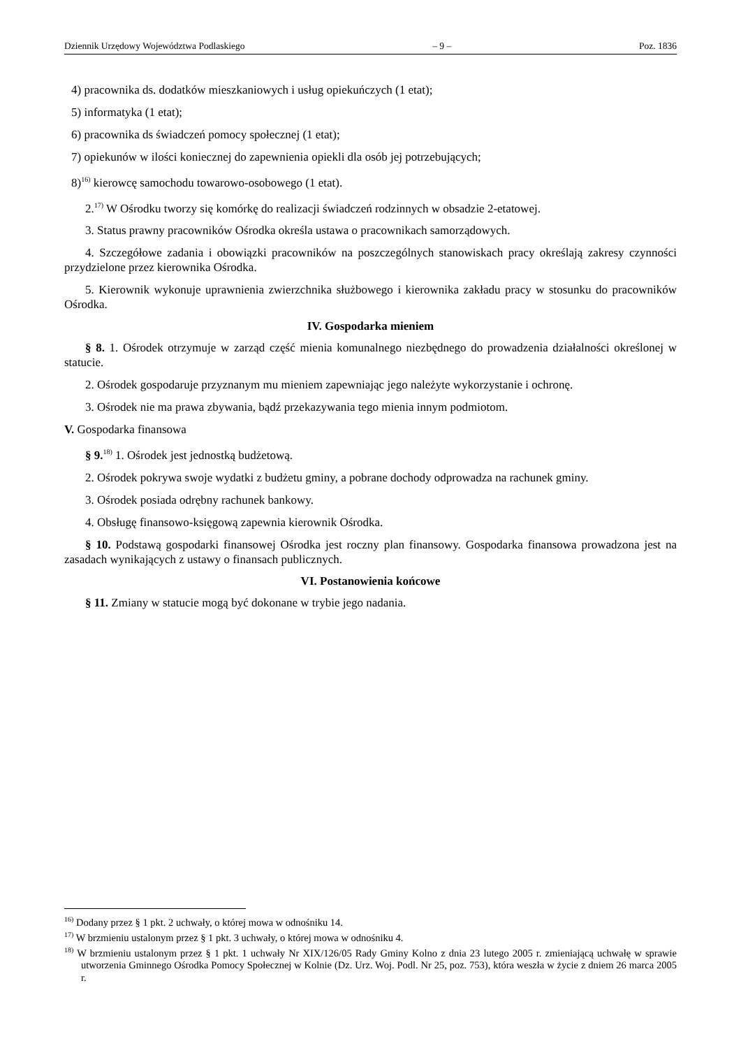Dziennik Urzędowy Województwa Podlaskiego – 9 – Poz. 1836
4) pracownika ds. dodatków mieszkaniowych i usług opiekuńczych (1 etat);
5) informatyka (1 etat);
6) pracownika ds świadczeń pomocy społecznej (1 etat);
7) opiekunów w ilości koniecznej do zapewnienia opiekli dla osób jej potrzebujących;
8)<sup>16)</sup> kierowcę samochodu towarowo-osobowego (1 etat).
2.<sup>17)</sup> W Ośrodku tworzy się komórkę do realizacji świadczeń rodzinnych w obsadzie 2-etatowej.
3. Status prawny pracowników Ośrodka określa ustawa o pracownikach samorządowych.
4. Szczegółowe zadania i obowiązki pracowników na poszczególnych stanowiskach pracy określają zakresy czynności przydzielone przez kierownika Ośrodka.
5. Kierownik wykonuje uprawnienia zwierzchnika służbowego i kierownika zakładu pracy w stosunku do pracowników Ośrodka.
IV. Gospodarka mieniem
§ 8. 1. Ośrodek otrzymuje w zarząd część mienia komunalnego niezbędnego do prowadzenia działalności określonej w statucie.
2. Ośrodek gospodaruje przyznanym mu mieniem zapewniając jego należyte wykorzystanie i ochronę.
3. Ośrodek nie ma prawa zbywania, bądź przekazywania tego mienia innym podmiotom.
V. Gospodarka finansowa
§ 9.<sup>18)</sup> 1. Ośrodek jest jednostką budżetową.
2. Ośrodek pokrywa swoje wydatki z budżetu gminy, a pobrane dochody odprowadza na rachunek gminy.
3. Ośrodek posiada odrębny rachunek bankowy.
4. Obsługę finansowo-księgową zapewnia kierownik Ośrodka.
§ 10. Podstawą gospodarki finansowej Ośrodka jest roczny plan finansowy. Gospodarka finansowa prowadzona jest na zasadach wynikających z ustawy o finansach publicznych.
VI. Postanowienia końcowe
§ 11. Zmiany w statucie mogą być dokonane w trybie jego nadania.
<sup>16)</sup> Dodany przez § 1 pkt. 2 uchwały, o której mowa w odnośniku 14.
<sup>17)</sup> W brzmieniu ustalonym przez § 1 pkt. 3 uchwały, o której mowa w odnośniku 4.
<sup>18)</sup> W brzmieniu ustalonym przez § 1 pkt. 1 uchwały Nr XIX/126/05 Rady Gminy Kolno z dnia 23 lutego 2005 r. zmieniającą uchwałę w sprawie utworzenia Gminnego Ośrodka Pomocy Społecznej w Kolnie (Dz. Urz. Woj. Podl. Nr 25, poz. 753), która weszła w życie z dniem 26 marca 2005 r.